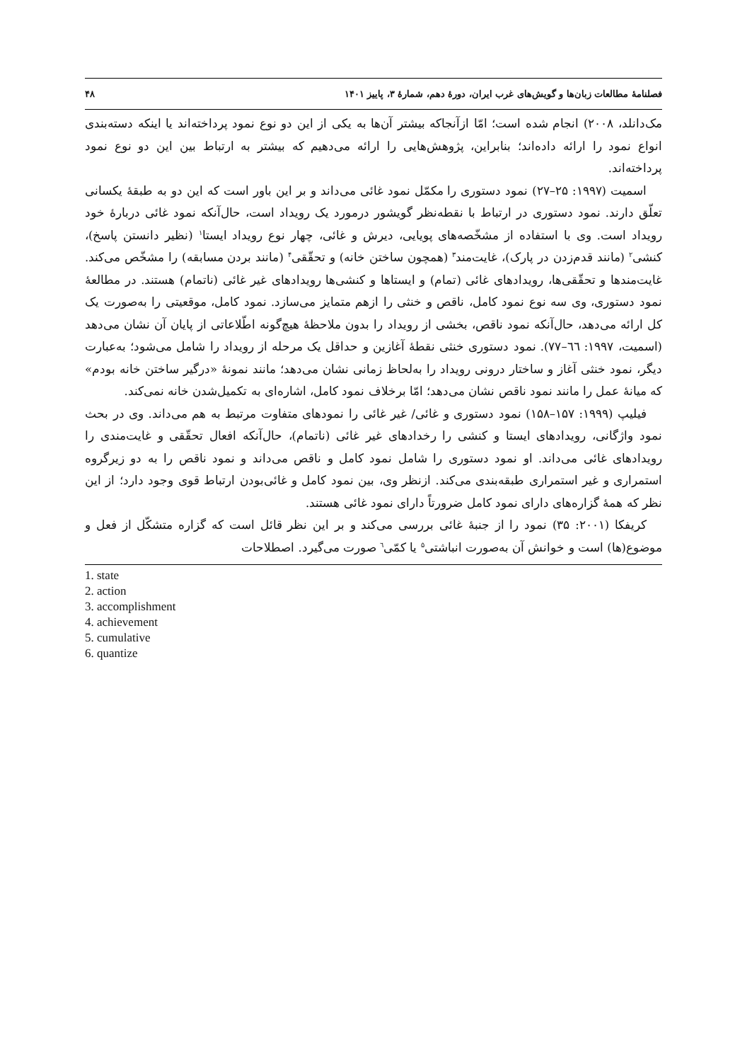فصلنامهٔ مطالعات زبان‌ها و گویش‌های غرب ایران، دورهٔ دهم، شمارهٔ ۳، پاییز ۱۴۰۱ ۴۸
مک‌دانلد، ۲۰۰۸) انجام شده است؛ امّا ازآنجاکه بیشتر آن‌ها به یکی از این دو نوع نمود پرداخته‌اند یا اینکه دسته‌بندی انواع نمود را ارائه داده‌اند؛ بنابراین، پژوهش‌هایی را ارائه می‌دهیم که بیشتر به ارتباط بین این دو نوع نمود پرداخته‌اند.
اسمیت (۱۹۹۷: ۲۵–۲۷) نمود دستوری را مکمّل نمود غائی می‌داند و بر این باور است که این دو به طبقهٔ یکسانی تعلّق دارند. نمود دستوری در ارتباط با نقطه‌نظر گویشور درمورد یک رویداد است، حال‌آنکه نمود غائی دربارهٔ خود رویداد است. وی با استفاده از مشخّصه‌های پویایی، دیرش و غائی، چهار نوع رویداد ایستا<sup>۱</sup> (نظیر دانستن پاسخ)، کنشی<sup>۲</sup> (مانند قدم‌زدن در پارک)، غایت‌مند<sup>۳</sup> (همچون ساختن خانه) و تحقّقی<sup>۴</sup> (مانند بردن مسابقه) را مشخّص می‌کند. غایت‌مندها و تحقّقی‌ها، رویدادهای غائی (تمام) و ایستاها و کنشی‌ها رویدادهای غیر غائی (ناتمام) هستند. در مطالعهٔ نمود دستوری، وی سه نوع نمود کامل، ناقص و خنثی را ازهم متمایز می‌سازد. نمود کامل، موقعیتی را به‌صورت یک کل ارائه می‌دهد، حال‌آنکه نمود ناقص، بخشی از رویداد را بدون ملاحظهٔ هیچ‌گونه اطّلاعاتی از پایان آن نشان می‌دهد (اسمیت، ۱۹۹۷: ٦٦–۷۷). نمود دستوری خنثی نقطهٔ آغازین و حداقل یک مرحله از رویداد را شامل می‌شود؛ به‌عبارت دیگر، نمود خنثی آغاز و ساختار درونی رویداد را به‌لحاظ زمانی نشان می‌دهد؛ مانند نمونهٔ «درگیر ساختن خانه بودم» که میانهٔ عمل را مانند نمود ناقص نشان می‌دهد؛ امّا برخلاف نمود کامل، اشاره‌ای به تکمیل‌شدن خانه نمی‌کند.
فیلیپ (۱۹۹۹: ۱۵۷–۱۵۸) نمود دستوری و غائی/ غیر غائی را نمودهای متفاوت مرتبط به هم می‌داند. وی در بحث نمود واژگانی، رویدادهای ایستا و کنشی را رخدادهای غیر غائی (ناتمام)، حال‌آنکه افعال تحقّقی و غایت‌مندی را رویدادهای غائی می‌داند. او نمود دستوری را شامل نمود کامل و ناقص می‌داند و نمود ناقص را به دو زیرگروه استمراری و غیر استمراری طبقه‌بندی می‌کند. ازنظر وی، بین نمود کامل و غائی‌بودن ارتباط قوی وجود دارد؛ از این نظر که همهٔ گزاره‌های دارای نمود کامل ضرورتاً دارای نمود غائی هستند.
کریفکا (۲۰۰۱: ۳۵) نمود را از جنبهٔ غائی بررسی می‌کند و بر این نظر قائل است که گزاره متشکّل از فعل و موضوع(ها) است و خوانش آن به‌صورت انباشتی<sup>۵</sup> یا کمّی<sup>٦</sup> صورت می‌گیرد. اصطلاحات
1. state
2. action
3. accomplishment
4. achievement
5. cumulative
6. quantize